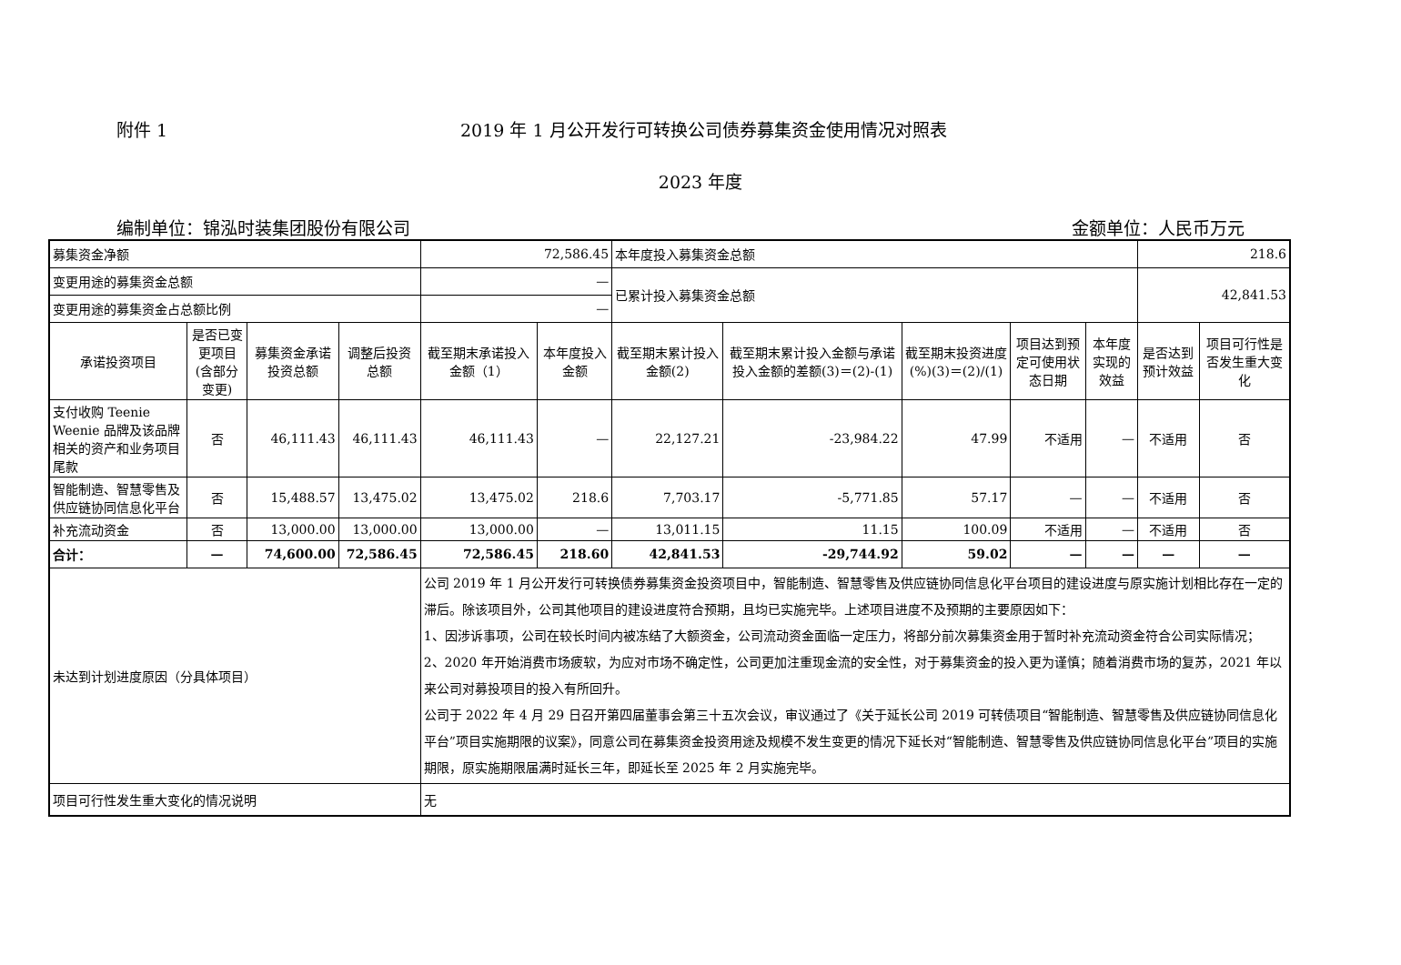附件 1 2019 年 1 月公开发行可转换公司债券募集资金使用情况对照表
2023 年度
编制单位：锦泓时装集团股份有限公司 金额单位：人民币万元
| 募集资金净额 | | | | 72,586.45 | | 本年度投入募集资金总额 | | | | | 218.6 | |
| 变更用途的募集资金总额 | | | | — | | 已累计投入募集资金总额 | | | | | 42,841.53 | |
| 变更用途的募集资金占总额比例 | | | | — | | | | | | | | |
| 承诺投资项目 | 是否已变更项目(含部分变更) | 募集资金承诺投资总额 | 调整后投资总额 | 截至期末承诺投入金额（1） | 本年度投入金额 | 截至期末累计投入金额(2) | 截至期末累计投入金额与承诺投入金额的差额(3)＝(2)-(1) | 截至期末投资进度(%)(3)＝(2)/(1) | 项目达到预定可使用状态日期 | 本年度实现的效益 | 是否达到预计效益 | 项目可行性是否发生重大变化 |
| 支付收购 Teenie Weenie 品牌及该品牌相关的资产和业务项目尾款 | 否 | 46,111.43 | 46,111.43 | 46,111.43 | — | 22,127.21 | -23,984.22 | 47.99 | 不适用 | — | 不适用 | 否 |
| 智能制造、智慧零售及供应链协同信息化平台 | 否 | 15,488.57 | 13,475.02 | 13,475.02 | 218.6 | 7,703.17 | -5,771.85 | 57.17 | — | — | 不适用 | 否 |
| 补充流动资金 | 否 | 13,000.00 | 13,000.00 | 13,000.00 | — | 13,011.15 | 11.15 | 100.09 | 不适用 | — | 不适用 | 否 |
| 合计： | — | 74,600.00 | 72,586.45 | 72,586.45 | 218.60 | 42,841.53 | -29,744.92 | 59.02 | — | — | — | — |
| 未达到计划进度原因（分具体项目） | | | | 公司 2019 年 1 月公开发行可转换债券募集资金投资项目中，智能制造、智慧零售及供应链协同信息化平台项目的建设进度与原实施计划相比存在一定的滞后。除该项目外，公司其他项目的建设进度符合预期，且均已实施完毕。上述项目进度不及预期的主要原因如下： 1、因涉诉事项，公司在较长时间内被冻结了大额资金，公司流动资金面临一定压力，将部分前次募集资金用于暂时补充流动资金符合公司实际情况； 2、2020 年开始消费市场疲软，为应对市场不确定性，公司更加注重现金流的安全性，对于募集资金的投入更为谨慎；随着消费市场的复苏，2021 年以来公司对募投项目的投入有所回升。 公司于 2022 年 4 月 29 日召开第四届董事会第三十五次会议，审议通过了《关于延长公司 2019 可转债项目“智能制造、智慧零售及供应链协同信息化平台”项目实施期限的议案》，同意公司在募集资金投资用途及规模不发生变更的情况下延长对“智能制造、智慧零售及供应链协同信息化平台”项目的实施期限，原实施期限届满时延长三年，即延长至 2025 年 2 月实施完毕。 | | | | | | | | |
| 项目可行性发生重大变化的情况说明 | | | | 无 | | | | | | | | |